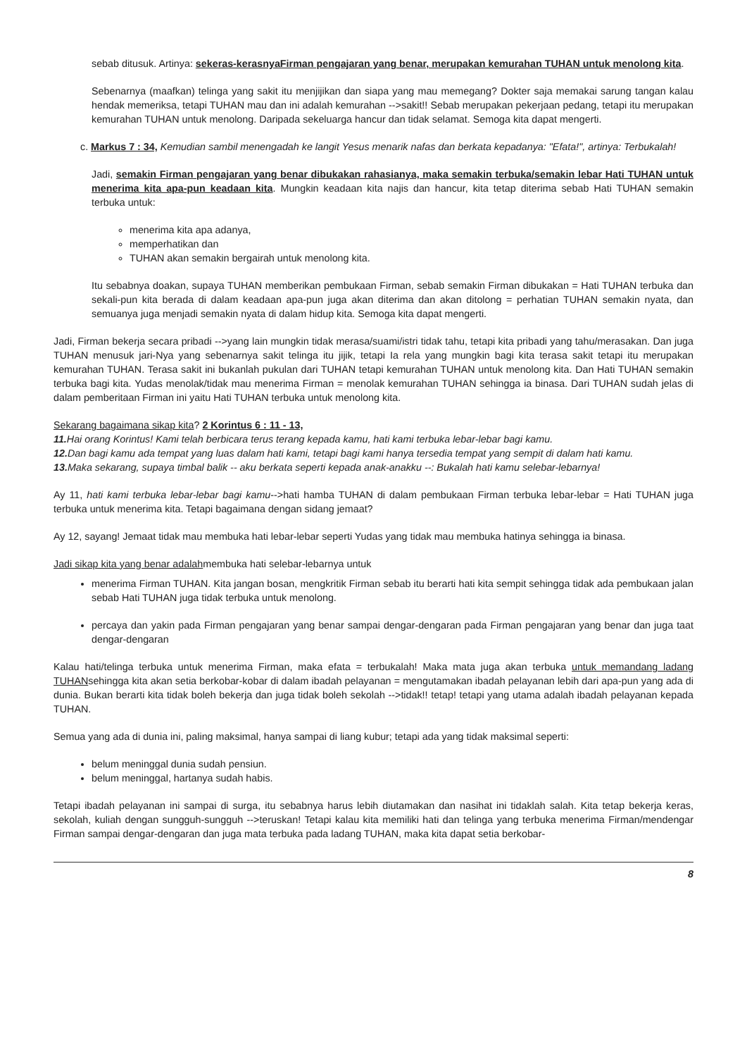sebab ditusuk. Artinya: sekeras-kerasnyaFirman pengajaran yang benar, merupakan kemurahan TUHAN untuk menolong kita.
Sebenarnya (maafkan) telinga yang sakit itu menjijikan dan siapa yang mau memegang? Dokter saja memakai sarung tangan kalau hendak memeriksa, tetapi TUHAN mau dan ini adalah kemurahan -->sakit!! Sebab merupakan pekerjaan pedang, tetapi itu merupakan kemurahan TUHAN untuk menolong. Daripada sekeluarga hancur dan tidak selamat. Semoga kita dapat mengerti.
c. Markus 7 : 34, Kemudian sambil menengadah ke langit Yesus menarik nafas dan berkata kepadanya: "Efata!", artinya: Terbukalah!
Jadi, semakin Firman pengajaran yang benar dibukakan rahasianya, maka semakin terbuka/semakin lebar Hati TUHAN untuk menerima kita apa-pun keadaan kita. Mungkin keadaan kita najis dan hancur, kita tetap diterima sebab Hati TUHAN semakin terbuka untuk:
menerima kita apa adanya,
memperhatikan dan
TUHAN akan semakin bergairah untuk menolong kita.
Itu sebabnya doakan, supaya TUHAN memberikan pembukaan Firman, sebab semakin Firman dibukakan = Hati TUHAN terbuka dan sekali-pun kita berada di dalam keadaan apa-pun juga akan diterima dan akan ditolong = perhatian TUHAN semakin nyata, dan semuanya juga menjadi semakin nyata di dalam hidup kita. Semoga kita dapat mengerti.
Jadi, Firman bekerja secara pribadi -->yang lain mungkin tidak merasa/suami/istri tidak tahu, tetapi kita pribadi yang tahu/merasakan. Dan juga TUHAN menusuk jari-Nya yang sebenarnya sakit telinga itu jijik, tetapi Ia rela yang mungkin bagi kita terasa sakit tetapi itu merupakan kemurahan TUHAN. Terasa sakit ini bukanlah pukulan dari TUHAN tetapi kemurahan TUHAN untuk menolong kita. Dan Hati TUHAN semakin terbuka bagi kita. Yudas menolak/tidak mau menerima Firman = menolak kemurahan TUHAN sehingga ia binasa. Dari TUHAN sudah jelas di dalam pemberitaan Firman ini yaitu Hati TUHAN terbuka untuk menolong kita.
Sekarang bagaimana sikap kita? 2 Korintus 6 : 11 - 13,
11. Hai orang Korintus! Kami telah berbicara terus terang kepada kamu, hati kami terbuka lebar-lebar bagi kamu.
12. Dan bagi kamu ada tempat yang luas dalam hati kami, tetapi bagi kami hanya tersedia tempat yang sempit di dalam hati kamu.
13. Maka sekarang, supaya timbal balik -- aku berkata seperti kepada anak-anakku --: Bukalah hati kamu selebar-lebarnya!
Ay 11, hati kami terbuka lebar-lebar bagi kamu-->hati hamba TUHAN di dalam pembukaan Firman terbuka lebar-lebar = Hati TUHAN juga terbuka untuk menerima kita. Tetapi bagaimana dengan sidang jemaat?
Ay 12, sayang! Jemaat tidak mau membuka hati lebar-lebar seperti Yudas yang tidak mau membuka hatinya sehingga ia binasa.
Jadi sikap kita yang benar adalahmembuka hati selebar-lebarnya untuk
menerima Firman TUHAN. Kita jangan bosan, mengkritik Firman sebab itu berarti hati kita sempit sehingga tidak ada pembukaan jalan sebab Hati TUHAN juga tidak terbuka untuk menolong.
percaya dan yakin pada Firman pengajaran yang benar sampai dengar-dengaran pada Firman pengajaran yang benar dan juga taat dengar-dengaran
Kalau hati/telinga terbuka untuk menerima Firman, maka efata = terbukalah! Maka mata juga akan terbuka untuk memandang ladang TUHANsehingga kita akan setia berkobar-kobar di dalam ibadah pelayanan = mengutamakan ibadah pelayanan lebih dari apa-pun yang ada di dunia. Bukan berarti kita tidak boleh bekerja dan juga tidak boleh sekolah -->tidak!! tetap! tetapi yang utama adalah ibadah pelayanan kepada TUHAN.
Semua yang ada di dunia ini, paling maksimal, hanya sampai di liang kubur; tetapi ada yang tidak maksimal seperti:
belum meninggal dunia sudah pensiun.
belum meninggal, hartanya sudah habis.
Tetapi ibadah pelayanan ini sampai di surga, itu sebabnya harus lebih diutamakan dan nasihat ini tidaklah salah. Kita tetap bekerja keras, sekolah, kuliah dengan sungguh-sungguh -->teruskan! Tetapi kalau kita memiliki hati dan telinga yang terbuka menerima Firman/mendengar Firman sampai dengar-dengaran dan juga mata terbuka pada ladang TUHAN, maka kita dapat setia berkobar-
8